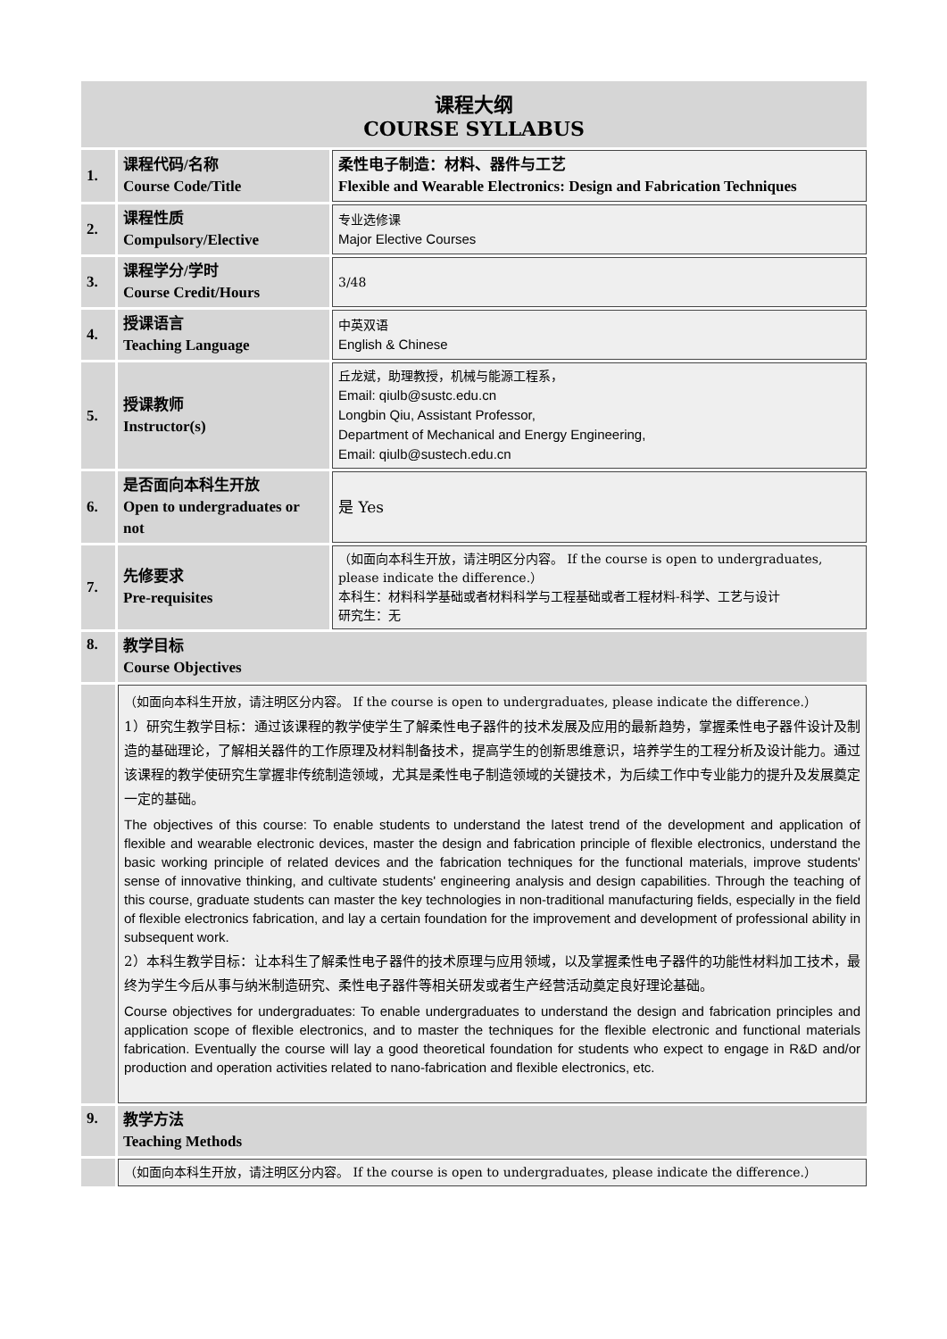| 课程大纲 COURSE SYLLABUS | | |
| 1. | 课程代码/名称 Course Code/Title | 柔性电子制造：材料、器件与工艺 Flexible and Wearable Electronics: Design and Fabrication Techniques |
| 2. | 课程性质 Compulsory/Elective | 专业选修课 Major Elective Courses |
| 3. | 课程学分/学时 Course Credit/Hours | 3/48 |
| 4. | 授课语言 Teaching Language | 中英双语 English & Chinese |
| 5. | 授课教师 Instructor(s) | 丘龙斌，助理教授，机械与能源工程系， Email: qiulb@sustc.edu.cn Longbin Qiu, Assistant Professor, Department of Mechanical and Energy Engineering, Email: qiulb@sustech.edu.cn |
| 6. | 是否面向本科生开放 Open to undergraduates or not | 是 Yes |
| 7. | 先修要求 Pre-requisites | （如面向本科生开放，请注明区分内容。 If the course is open to undergraduates, please indicate the difference.） 本科生：材料科学基础或者材料科学与工程基础或者工程材料-科学、工艺与设计 研究生：无 |
| 8. | 教学目标 Course Objectives | |
| | （如面向本科生开放，请注明区分内容。 If the course is open to undergraduates, please indicate the difference.） 1）研究生教学目标：通过该课程的教学使学生了解柔性电子器件的技术发展及应用的最新趋势，掌握柔性电子器件设计及制造的基础理论，了解相关器件的工作原理及材料制备技术，提高学生的创新思维意识，培养学生的工程分析及设计能力。通过该课程的教学使研究生掌握非传统制造领域，尤其是柔性电子制造领域的关键技术，为后续工作中专业能力的提升及发展奠定一定的基础。 The objectives of this course: To enable students to understand the latest trend of the development and application of flexible and wearable electronic devices, master the design and fabrication principle of flexible electronics, understand the basic working principle of related devices and the fabrication techniques for the functional materials, improve students' sense of innovative thinking, and cultivate students' engineering analysis and design capabilities. Through the teaching of this course, graduate students can master the key technologies in non-traditional manufacturing fields, especially in the field of flexible electronics fabrication, and lay a certain foundation for the improvement and development of professional ability in subsequent work. 2）本科生教学目标：让本科生了解柔性电子器件的技术原理与应用领域，以及掌握柔性电子器件的功能性材料加工技术，最终为学生今后从事与纳米制造研究、柔性电子器件等相关研发或者生产经营活动奠定良好理论基础。 Course objectives for undergraduates: To enable undergraduates to understand the design and fabrication principles and application scope of flexible electronics, and to master the techniques for the flexible electronic and functional materials fabrication. Eventually the course will lay a good theoretical foundation for students who expect to engage in R&D and/or production and operation activities related to nano-fabrication and flexible electronics, etc. | |
| 9. | 教学方法 Teaching Methods | |
| | （如面向本科生开放，请注明区分内容。 If the course is open to undergraduates, please indicate the difference.） | |